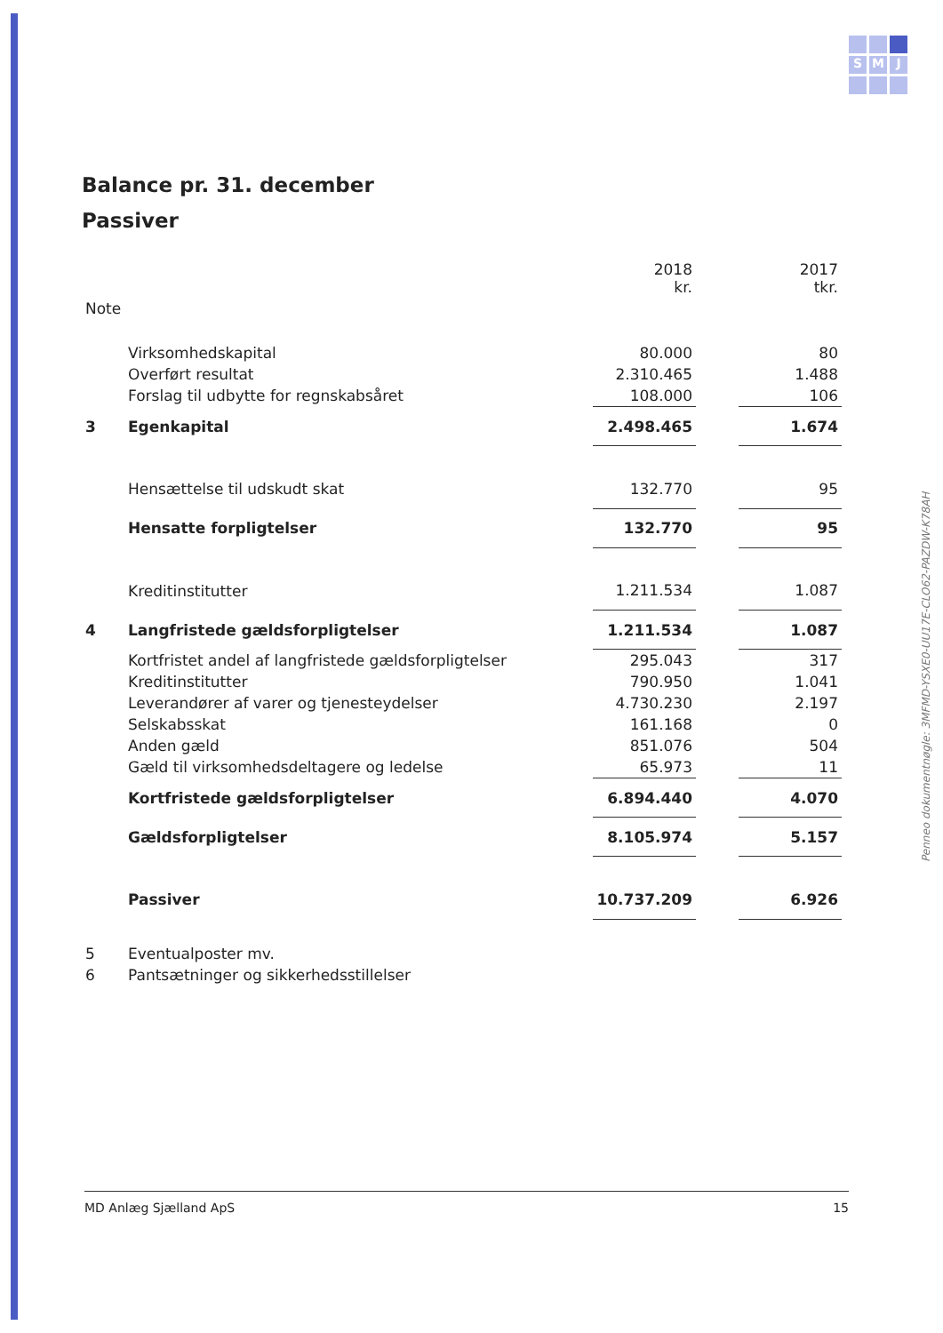S
M
J
Penneo dokumentnøgle: 3MFMD-YSXE0-UU17E-CLO62-PAZDW-K78AH
Balance pr. 31. december
Passiver
| | | 2018 kr. | | 2017 tkr. |
| Note | | | | |
| | Virksomhedskapital | 80.000 | | 80 |
| | Overført resultat | 2.310.465 | | 1.488 |
| | Forslag til udbytte for regnskabsåret | 108.000 | | 106 |
| 3 | Egenkapital | 2.498.465 | | 1.674 |
| | Hensættelse til udskudt skat | 132.770 | | 95 |
| | Hensatte forpligtelser | 132.770 | | 95 |
| | Kreditinstitutter | 1.211.534 | | 1.087 |
| 4 | Langfristede gældsforpligtelser | 1.211.534 | | 1.087 |
| | Kortfristet andel af langfristede gældsforpligtelser | 295.043 | | 317 |
| | Kreditinstitutter | 790.950 | | 1.041 |
| | Leverandører af varer og tjenesteydelser | 4.730.230 | | 2.197 |
| | Selskabsskat | 161.168 | | 0 |
| | Anden gæld | 851.076 | | 504 |
| | Gæld til virksomhedsdeltagere og ledelse | 65.973 | | 11 |
| | Kortfristede gældsforpligtelser | 6.894.440 | | 4.070 |
| | Gældsforpligtelser | 8.105.974 | | 5.157 |
| | Passiver | 10.737.209 | | 6.926 |
| 5 | Eventualposter mv. | | | |
| 6 | Pantsætninger og sikkerhedsstillelser | | | |
MD Anlæg Sjælland ApS 15